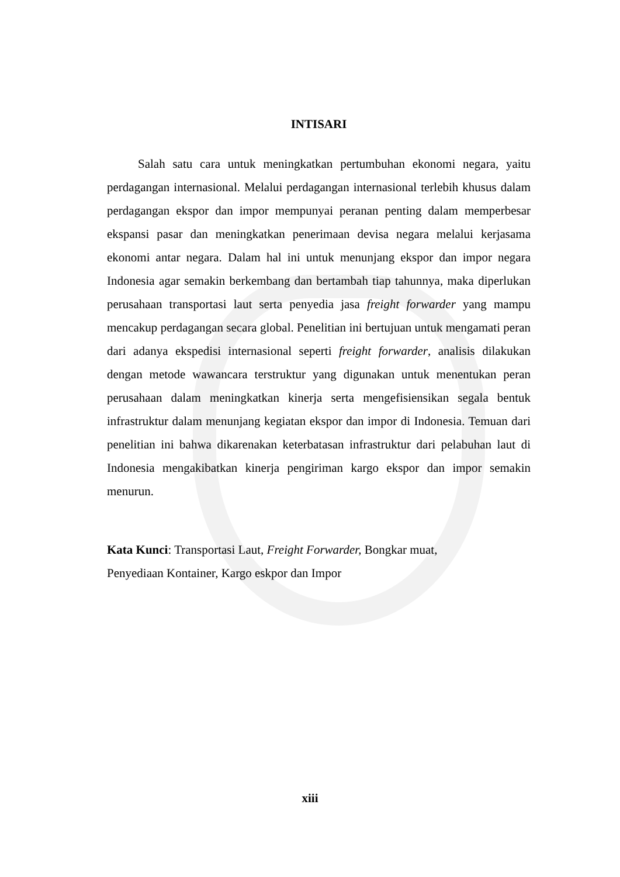INTISARI
Salah satu cara untuk meningkatkan pertumbuhan ekonomi negara, yaitu perdagangan internasional. Melalui perdagangan internasional terlebih khusus dalam perdagangan ekspor dan impor mempunyai peranan penting dalam memperbesar ekspansi pasar dan meningkatkan penerimaan devisa negara melalui kerjasama ekonomi antar negara. Dalam hal ini untuk menunjang ekspor dan impor negara Indonesia agar semakin berkembang dan bertambah tiap tahunnya, maka diperlukan perusahaan transportasi laut serta penyedia jasa freight forwarder yang mampu mencakup perdagangan secara global. Penelitian ini bertujuan untuk mengamati peran dari adanya ekspedisi internasional seperti freight forwarder, analisis dilakukan dengan metode wawancara terstruktur yang digunakan untuk menentukan peran perusahaan dalam meningkatkan kinerja serta mengefisiensikan segala bentuk infrastruktur dalam menunjang kegiatan ekspor dan impor di Indonesia. Temuan dari penelitian ini bahwa dikarenakan keterbatasan infrastruktur dari pelabuhan laut di Indonesia mengakibatkan kinerja pengiriman kargo ekspor dan impor semakin menurun.
Kata Kunci: Transportasi Laut, Freight Forwarder, Bongkar muat,
Penyediaan Kontainer, Kargo eskpor dan Impor
xiii